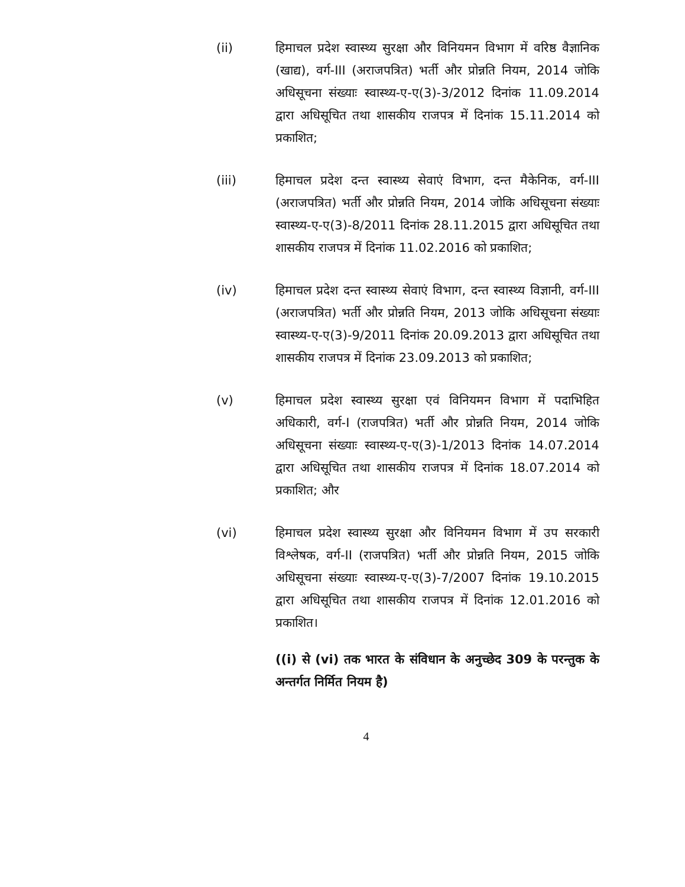(ii) हिमाचल प्रदेश स्वास्थ्य सुरक्षा और विनियमन विभाग में वरिष्ठ वैज्ञानिक (खाद्य), वर्ग-III (अराजपत्रित) भर्ती और प्रोन्नति नियम, 2014 जोकि अधिसूचना संख्याः स्वास्थ्य-ए-ए(3)-3/2012 दिनांक 11.09.2014 द्वारा अधिसूचित तथा शासकीय राजपत्र में दिनांक 15.11.2014 को प्रकाशित;
(iii) हिमाचल प्रदेश दन्त स्वास्थ्य सेवाएं विभाग, दन्त मैकेनिक, वर्ग-III (अराजपत्रित) भर्ती और प्रोन्नति नियम, 2014 जोकि अधिसूचना संख्याः स्वास्थ्य-ए-ए(3)-8/2011 दिनांक 28.11.2015 द्वारा अधिसूचित तथा शासकीय राजपत्र में दिनांक 11.02.2016 को प्रकाशित;
(iv) हिमाचल प्रदेश दन्त स्वास्थ्य सेवाएं विभाग, दन्त स्वास्थ्य विज्ञानी, वर्ग-III (अराजपत्रित) भर्ती और प्रोन्नति नियम, 2013 जोकि अधिसूचना संख्याः स्वास्थ्य-ए-ए(3)-9/2011 दिनांक 20.09.2013 द्वारा अधिसूचित तथा शासकीय राजपत्र में दिनांक 23.09.2013 को प्रकाशित;
(v) हिमाचल प्रदेश स्वास्थ्य सुरक्षा एवं विनियमन विभाग में पदाभिहित अधिकारी, वर्ग-I (राजपत्रित) भर्ती और प्रोन्नति नियम, 2014 जोकि अधिसूचना संख्याः स्वास्थ्य-ए-ए(3)-1/2013 दिनांक 14.07.2014 द्वारा अधिसूचित तथा शासकीय राजपत्र में दिनांक 18.07.2014 को प्रकाशित; और
(vi) हिमाचल प्रदेश स्वास्थ्य सुरक्षा और विनियमन विभाग में उप सरकारी विश्लेषक, वर्ग-II (राजपत्रित) भर्ती और प्रोन्नति नियम, 2015 जोकि अधिसूचना संख्याः स्वास्थ्य-ए-ए(3)-7/2007 दिनांक 19.10.2015 द्वारा अधिसूचित तथा शासकीय राजपत्र में दिनांक 12.01.2016 को प्रकाशित।
((i) से (vi) तक भारत के संविधान के अनुच्छेद 309 के परन्तुक के अन्तर्गत निर्मित नियम है)
4